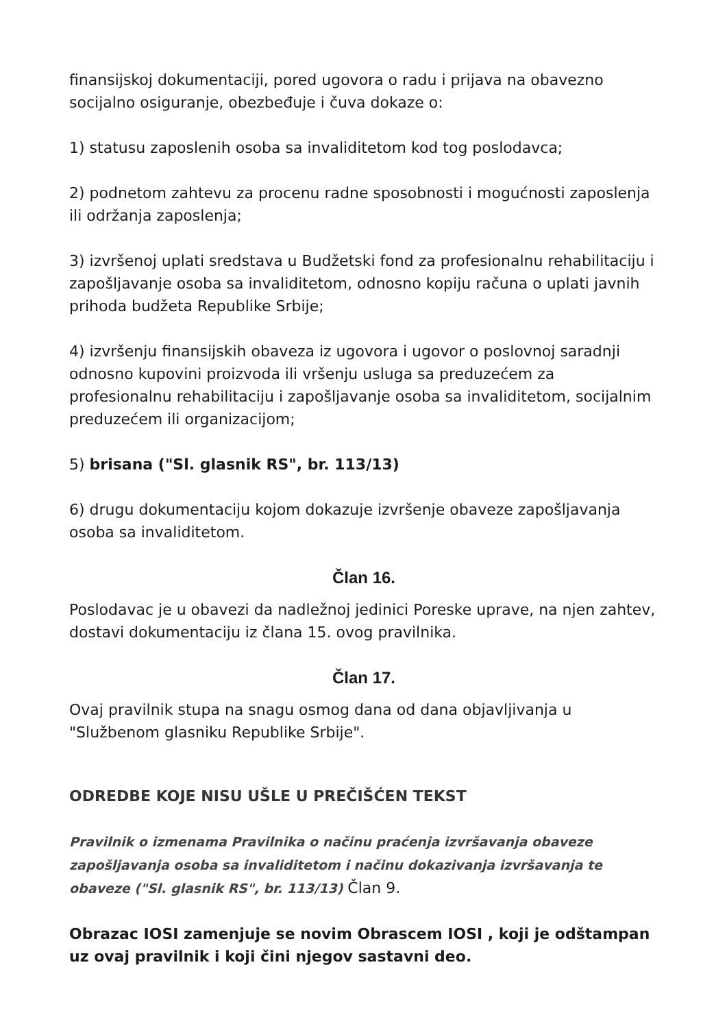finansijskoj dokumentaciji, pored ugovora o radu i prijava na obavezno socijalno osiguranje, obezbeđuje i čuva dokaze o:
1) statusu zaposlenih osoba sa invaliditetom kod tog poslodavca;
2) podnetom zahtevu za procenu radne sposobnosti i mogućnosti zaposlenja ili održanja zaposlenja;
3) izvršenoj uplati sredstava u Budžetski fond za profesionalnu rehabilitaciju i zapošljavanje osoba sa invaliditetom, odnosno kopiju računa o uplati javnih prihoda budžeta Republike Srbije;
4) izvršenju finansijskih obaveza iz ugovora i ugovor o poslovnoj saradnji odnosno kupovini proizvoda ili vršenju usluga sa preduzećem za profesionalnu rehabilitaciju i zapošljavanje osoba sa invaliditetom, socijalnim preduzećem ili organizacijom;
5) brisana ("Sl. glasnik RS", br. 113/13)
6) drugu dokumentaciju kojom dokazuje izvršenje obaveze zapošljavanja osoba sa invaliditetom.
Član 16.
Poslodavac je u obavezi da nadležnoj jedinici Poreske uprave, na njen zahtev, dostavi dokumentaciju iz člana 15. ovog pravilnika.
Član 17.
Ovaj pravilnik stupa na snagu osmog dana od dana objavljivanja u "Službenom glasniku Republike Srbije".
ODREDBE KOJE NISU UŠLE U PREČIŠĆEN TEKST
Pravilnik o izmenama Pravilnika o načinu praćenja izvršavanja obaveze zapošljavanja osoba sa invaliditetom i načinu dokazivanja izvršavanja te obaveze ("Sl. glasnik RS", br. 113/13) Član 9.
Obrazac IOSI zamenjuje se novim Obrascem IOSI , koji je odštampan uz ovaj pravilnik i koji čini njegov sastavni deo.